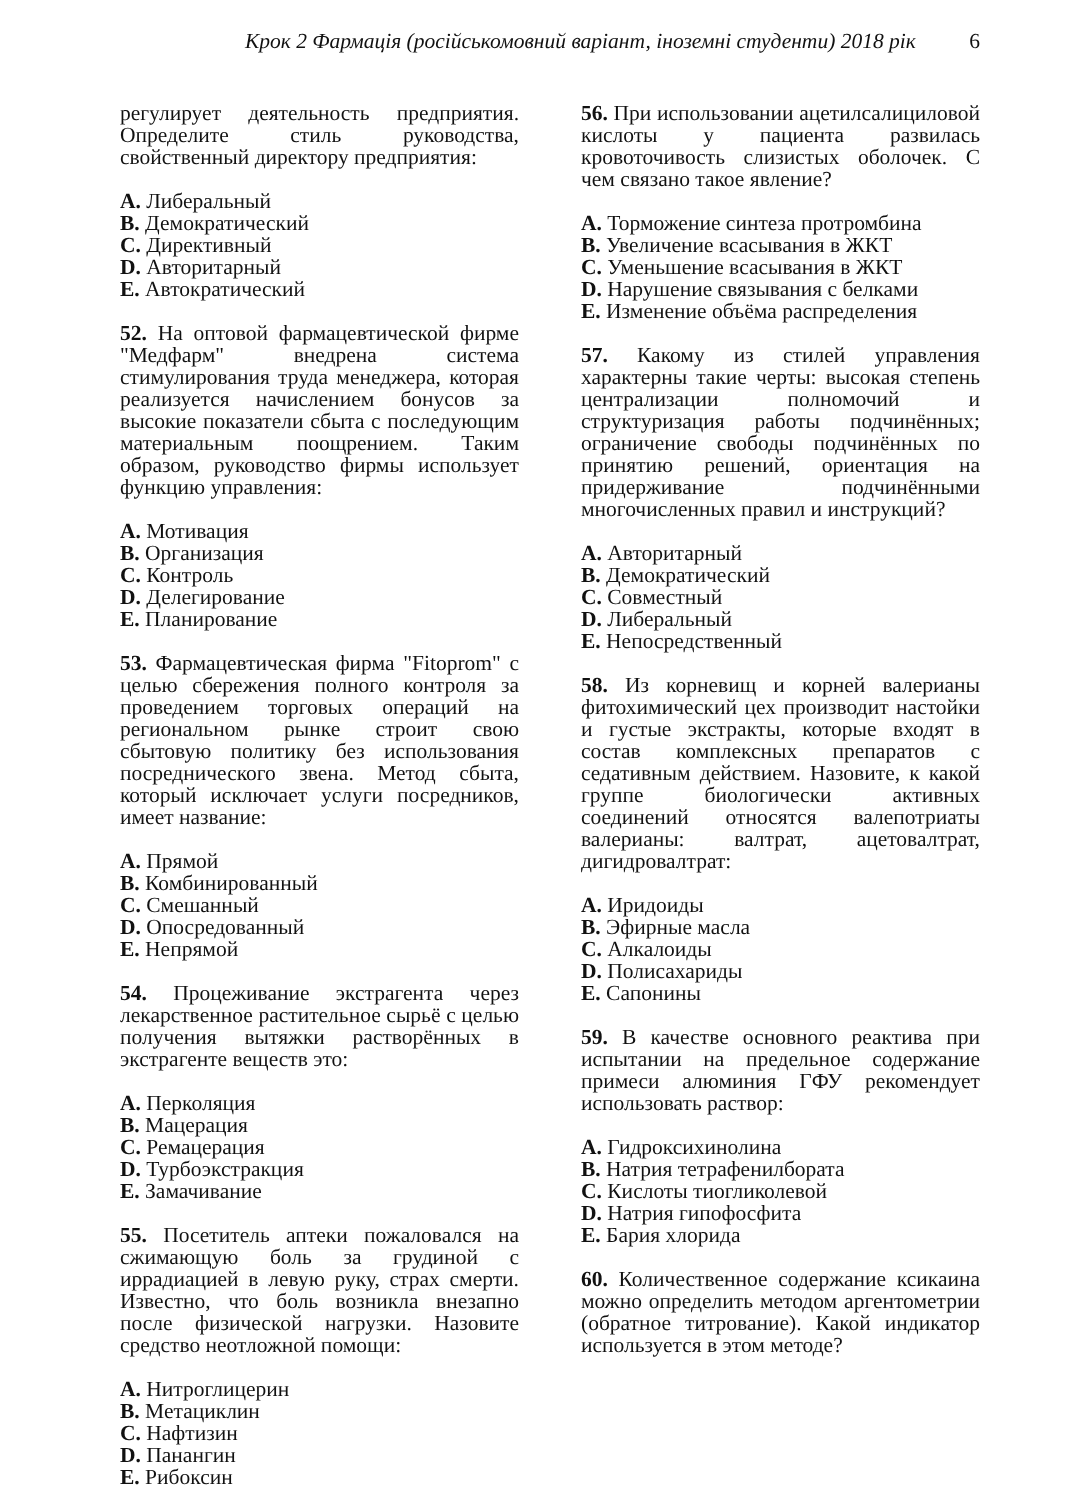Крок 2 Фармація (російськомовний варіант, іноземні студенти) 2018 рік 6
регулирует деятельность предприятия. Определите стиль руководства, свойственный директору предприятия:
A. Либеральный
B. Демократический
C. Директивный
D. Авторитарный
E. Автократический
52. На оптовой фармацевтической фирме "Медфарм" внедрена система стимулирования труда менеджера, которая реализуется начислением бонусов за высокие показатели сбыта с последующим материальным поощрением. Таким образом, руководство фирмы использует функцию управления:
A. Мотивация
B. Организация
C. Контроль
D. Делегирование
E. Планирование
53. Фармацевтическая фирма "Fitoprom" с целью сбережения полного контроля за проведением торговых операций на региональном рынке строит свою сбытовую политику без использования посреднического звена. Метод сбыта, который исключает услуги посредников, имеет название:
A. Прямой
B. Комбинированный
C. Смешанный
D. Опосредованный
E. Непрямой
54. Процеживание экстрагента через лекарственное растительное сырьё с целью получения вытяжки растворённых в экстрагенте веществ это:
A. Перколяция
B. Мацерация
C. Ремацерация
D. Турбоэкстракция
E. Замачивание
55. Посетитель аптеки пожаловался на сжимающую боль за грудиной с иррадиацией в левую руку, страх смерти. Известно, что боль возникла внезапно после физической нагрузки. Назовите средство неотложной помощи:
A. Нитроглицерин
B. Метациклин
C. Нафтизин
D. Панангин
E. Рибоксин
56. При использовании ацетилсалициловой кислоты у пациента развилась кровоточивость слизистых оболочек. С чем связано такое явление?
A. Торможение синтеза протромбина
B. Увеличение всасывания в ЖКТ
C. Уменьшение всасывания в ЖКТ
D. Нарушение связывания с белками
E. Изменение объёма распределения
57. Какому из стилей управления характерны такие черты: высокая степень централизации полномочий и структуризация работы подчинённых; ограничение свободы подчинённых по принятию решений, ориентация на придерживание подчинёнными многочисленных правил и инструкций?
A. Авторитарный
B. Демократический
C. Совместный
D. Либеральный
E. Непосредственный
58. Из корневищ и корней валерианы фитохимический цех производит настойки и густые экстракты, которые входят в состав комплексных препаратов с седативным действием. Назовите, к какой группе биологически активных соединений относятся валепотриаты валерианы: валтрат, ацетовалтрат, дигидровалтрат:
A. Иридоиды
B. Эфирные масла
C. Алкалоиды
D. Полисахариды
E. Сапонины
59. В качестве основного реактива при испытании на предельное содержание примеси алюминия ГФУ рекомендует использовать раствор:
A. Гидроксихинолина
B. Натрия тетрафенилбората
C. Кислоты тиогликолевой
D. Натрия гипофосфита
E. Бария хлорида
60. Количественное содержание ксикаина можно определить методом аргентометрии (обратное титрование). Какой индикатор используется в этом методе?